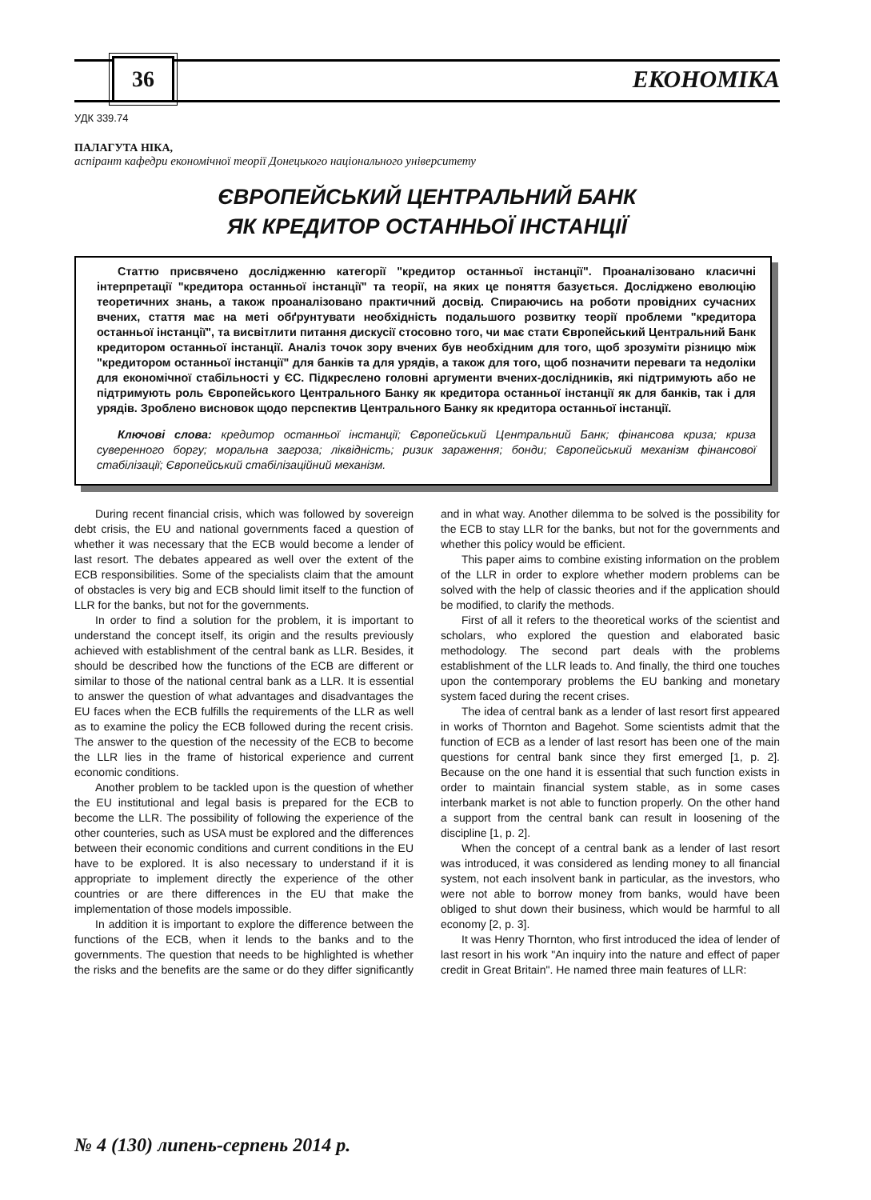36 ЕКОНОМІКА
УДК 339.74
ПАЛАГУТА НІКА,
аспірант кафедри економічної теорії Донецького національного університету
ЄВРОПЕЙСЬКИЙ ЦЕНТРАЛЬНИЙ БАНК
ЯК КРЕДИТОР ОСТАННЬОЇ ІНСТАНЦІЇ
Статтю присвячено дослідженню категорії "кредитор останньої інстанції". Проаналізовано класичні інтерпретації "кредитора останньої інстанції" та теорії, на яких це поняття базується. Досліджено еволюцію теоретичних знань, а також проаналізовано практичний досвід. Спираючись на роботи провідних сучасних вчених, стаття має на меті обґрунтувати необхідність подальшого розвитку теорії проблеми "кредитора останньої інстанції", та висвітлити питання дискусії стосовно того, чи має стати Європейський Центральний Банк кредитором останньої інстанції. Аналіз точок зору вчених був необхідним для того, щоб зрозуміти різницю між "кредитором останньої інстанції" для банків та для урядів, а також для того, щоб позначити переваги та недоліки для економічної стабільності у ЄС. Підкреслено головні аргументи вчених-дослідників, які підтримують або не підтримують роль Європейського Центрального Банку як кредитора останньої інстанції як для банків, так і для урядів. Зроблено висновок щодо перспектив Центрального Банку як кредитора останньої інстанції.
Ключові слова: кредитор останньої інстанції; Європейський Центральний Банк; фінансова криза; криза суверенного боргу; моральна загроза; ліквідність; ризик зараження; бонди; Європейський механізм фінансової стабілізації; Європейський стабілізаційний механізм.
During recent financial crisis, which was followed by sovereign debt crisis, the EU and national governments faced a question of whether it was necessary that the ECB would become a lender of last resort. The debates appeared as well over the extent of the ECB responsibilities. Some of the specialists claim that the amount of obstacles is very big and ECB should limit itself to the function of LLR for the banks, but not for the governments.
In order to find a solution for the problem, it is important to understand the concept itself, its origin and the results previously achieved with establishment of the central bank as LLR. Besides, it should be described how the functions of the ECB are different or similar to those of the national central bank as a LLR. It is essential to answer the question of what advantages and disadvantages the EU faces when the ECB fulfills the requirements of the LLR as well as to examine the policy the ECB followed during the recent crisis. The answer to the question of the necessity of the ECB to become the LLR lies in the frame of historical experience and current economic conditions.
Another problem to be tackled upon is the question of whether the EU institutional and legal basis is prepared for the ECB to become the LLR. The possibility of following the experience of the other counteries, such as USA must be explored and the differences between their economic conditions and current conditions in the EU have to be explored. It is also necessary to understand if it is appropriate to implement directly the experience of the other countries or are there differences in the EU that make the implementation of those models impossible.
In addition it is important to explore the difference between the functions of the ECB, when it lends to the banks and to the governments. The question that needs to be highlighted is whether the risks and the benefits are the same or do they differ significantly and in what way. Another dilemma to be solved is the possibility for the ECB to stay LLR for the banks, but not for the governments and whether this policy would be efficient.
This paper aims to combine existing information on the problem of the LLR in order to explore whether modern problems can be solved with the help of classic theories and if the application should be modified, to clarify the methods.
First of all it refers to the theoretical works of the scientist and scholars, who explored the question and elaborated basic methodology. The second part deals with the problems establishment of the LLR leads to. And finally, the third one touches upon the contemporary problems the EU banking and monetary system faced during the recent crises.
The idea of central bank as a lender of last resort first appeared in works of Thornton and Bagehot. Some scientists admit that the function of ECB as a lender of last resort has been one of the main questions for central bank since they first emerged [1, p. 2]. Because on the one hand it is essential that such function exists in order to maintain financial system stable, as in some cases interbank market is not able to function properly. On the other hand a support from the central bank can result in loosening of the discipline [1, p. 2].
When the concept of a central bank as a lender of last resort was introduced, it was considered as lending money to all financial system, not each insolvent bank in particular, as the investors, who were not able to borrow money from banks, would have been obliged to shut down their business, which would be harmful to all economy [2, p. 3].
It was Henry Thornton, who first introduced the idea of lender of last resort in his work "An inquiry into the nature and effect of paper credit in Great Britain". He named three main features of LLR:
№ 4 (130) липень-серпень 2014 р.